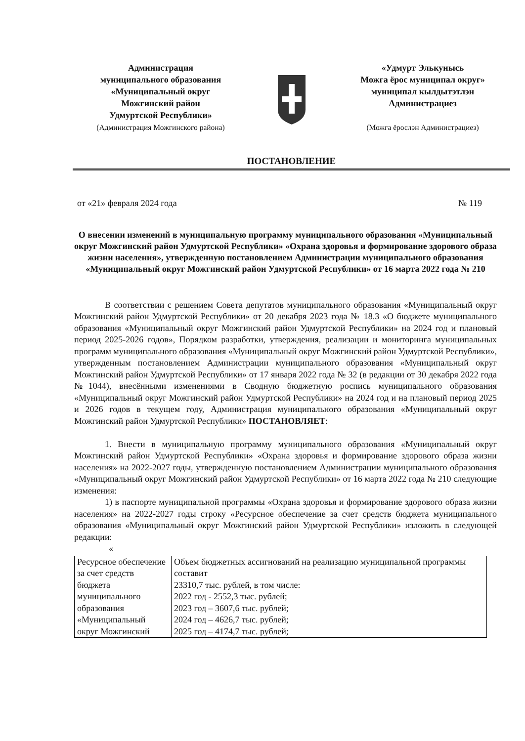Администрация
муниципального образования
«Муниципальный округ
Можгинский район
Удмуртской Республики»
(Администрация Можгинского района)
«Удмурт Элькунысь
Можга ёрос муниципал округ»
муниципал кылдытэтлэн
Администрациез
(Можга ёрослэн Администрациез)
ПОСТАНОВЛЕНИЕ
от «21» февраля 2024 года № 119
О внесении изменений в муниципальную программу муниципального образования «Муниципальный округ Можгинский район Удмуртской Республики» «Охрана здоровья и формирование здорового образа жизни населения», утвержденную постановлением Администрации муниципального образования «Муниципальный округ Можгинский район Удмуртской Республики» от 16 марта 2022 года № 210
В соответствии с решением Совета депутатов муниципального образования «Муниципальный округ Можгинский район Удмуртской Республики» от 20 декабря 2023 года № 18.3 «О бюджете муниципального образования «Муниципальный округ Можгинский район Удмуртской Республики» на 2024 год и плановый период 2025-2026 годов», Порядком разработки, утверждения, реализации и мониторинга муниципальных программ муниципального образования «Муниципальный округ Можгинский район Удмуртской Республики», утвержденным постановлением Администрации муниципального образования «Муниципальный округ Можгинский район Удмуртской Республики» от 17 января 2022 года № 32 (в редакции от 30 декабря 2022 года №1044), внесёнными изменениями в Сводную бюджетную роспись муниципального образования «Муниципальный округ Можгинский район Удмуртской Республики» на 2024 год и на плановый период 2025 и 2026 годов в текущем году, Администрация муниципального образования «Муниципальный округ Можгинский район Удмуртской Республики» ПОСТАНОВЛЯЕТ:
1. Внести в муниципальную программу муниципального образования «Муниципальный округ Можгинский район Удмуртской Республики» «Охрана здоровья и формирование здорового образа жизни населения» на 2022-2027 годы, утвержденную постановлением Администрации муниципального образования «Муниципальный округ Можгинский район Удмуртской Республики» от 16 марта 2022 года № 210 следующие изменения:
1) в паспорте муниципальной программы «Охрана здоровья и формирование здорового образа жизни населения» на 2022-2027 годы строку «Ресурсное обеспечение за счет средств бюджета муниципального образования «Муниципальный округ Можгинский район Удмуртской Республики» изложить в следующей редакции:
«
| Ресурсное обеспечение за счет средств бюджета муниципального образования «Муниципальный округ Можгинский | Объем бюджетных ассигнований на реализацию муниципальной программы составит 23310,7 тыс. рублей, в том числе: 2022 год - 2552,3 тыс. рублей; 2023 год – 3607,6 тыс. рублей; 2024 год – 4626,7 тыс. рублей; 2025 год – 4174,7 тыс. рублей; |